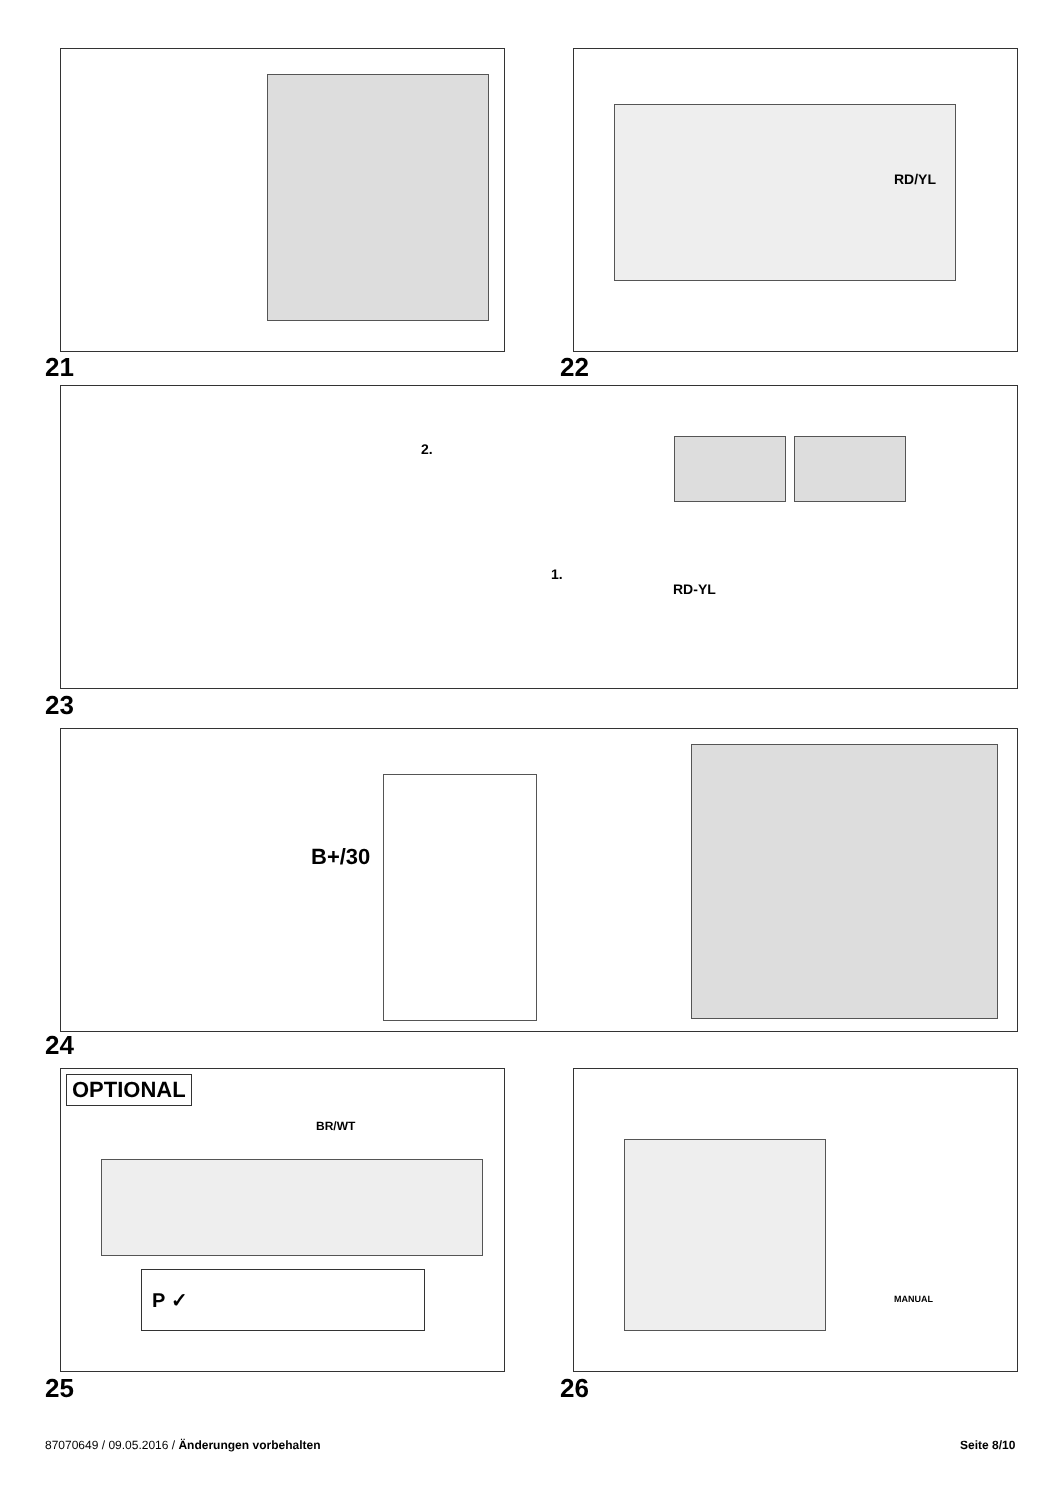21
RD/YL
22
2.
1.
RD-YL
23
B+/30
24
OPTIONAL
BR/WT
P ✓
25
MANUAL
26
87070649 / 09.05.2016 / Änderungen vorbehalten
Seite 8/10